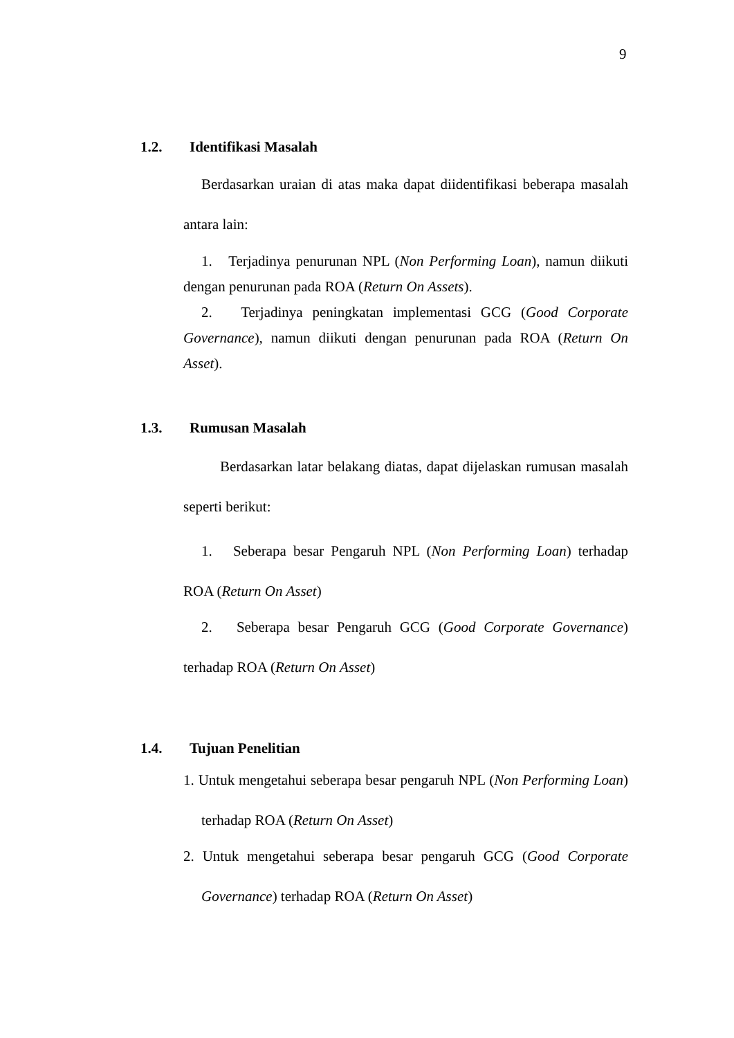9
1.2. Identifikasi Masalah
Berdasarkan uraian di atas maka dapat diidentifikasi beberapa masalah antara lain:
1. Terjadinya penurunan NPL (Non Performing Loan), namun diikuti dengan penurunan pada ROA (Return On Assets).
2. Terjadinya peningkatan implementasi GCG (Good Corporate Governance), namun diikuti dengan penurunan pada ROA (Return On Asset).
1.3. Rumusan Masalah
Berdasarkan latar belakang diatas, dapat dijelaskan rumusan masalah seperti berikut:
1. Seberapa besar Pengaruh NPL (Non Performing Loan) terhadap ROA (Return On Asset)
2. Seberapa besar Pengaruh GCG (Good Corporate Governance) terhadap ROA (Return On Asset)
1.4. Tujuan Penelitian
1. Untuk mengetahui seberapa besar pengaruh NPL (Non Performing Loan) terhadap ROA (Return On Asset)
2. Untuk mengetahui seberapa besar pengaruh GCG (Good Corporate Governance) terhadap ROA (Return On Asset)